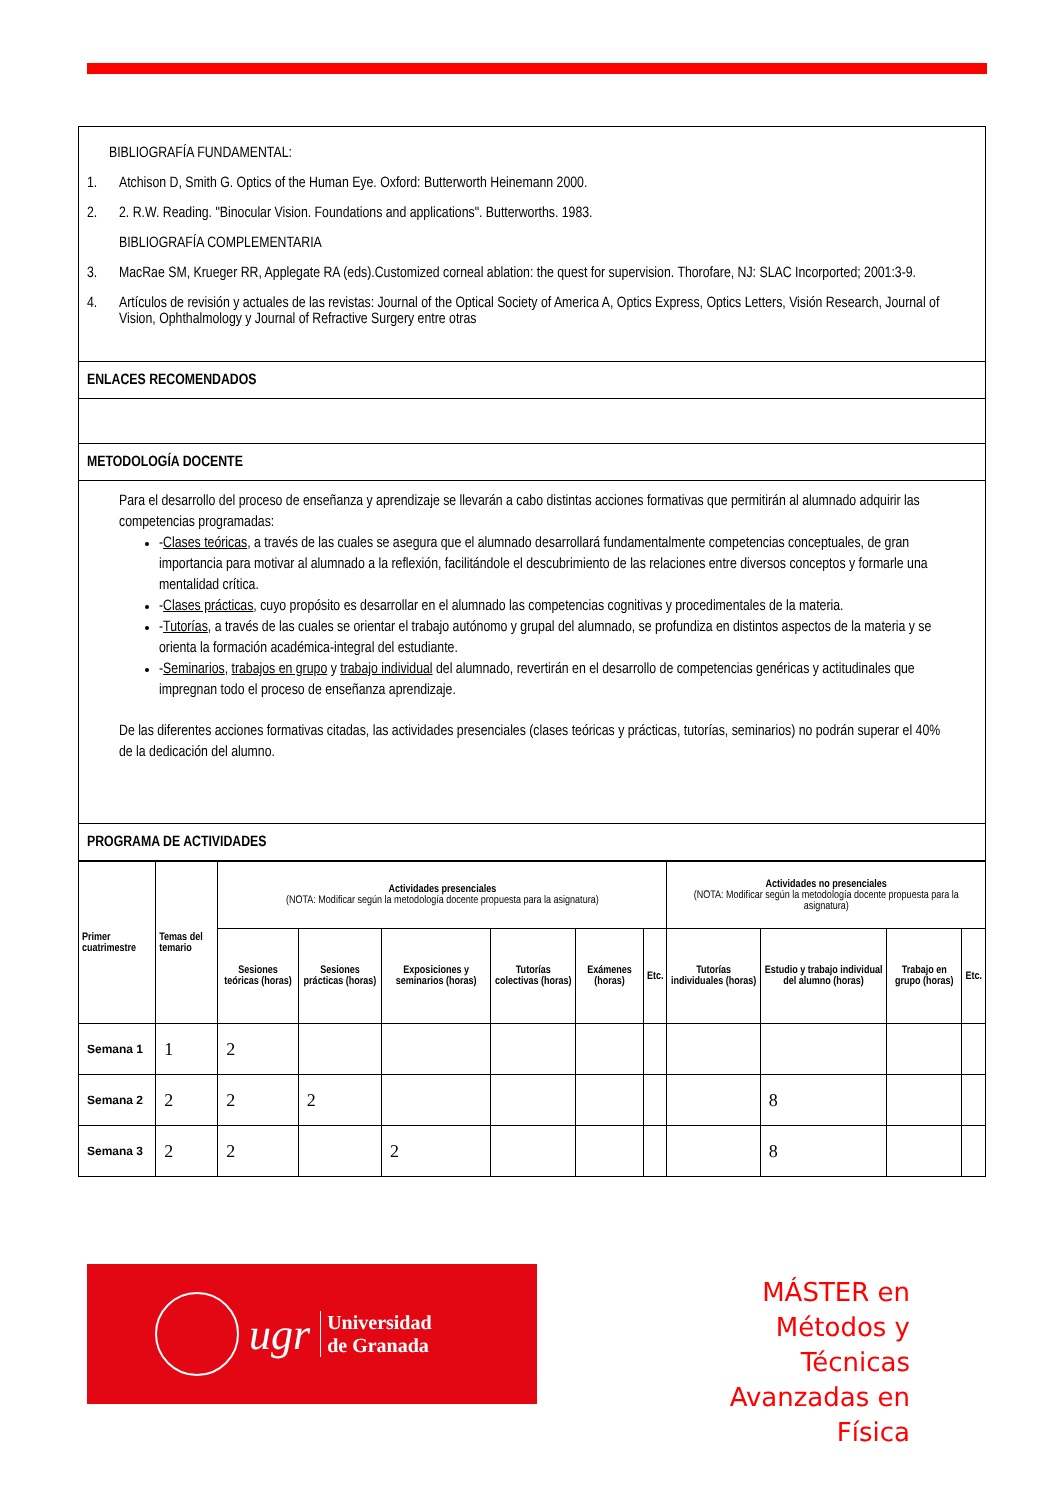| BIBLIOGRAFÍA FUNDAMENTAL: 1. Atchison D, Smith G. Optics of the Human Eye. Oxford: Butterworth Heinemann 2000. 2. 2. R.W. Reading. "Binocular Vision. Foundations and applications". Butterworths. 1983. BIBLIOGRAFÍA COMPLEMENTARIA 3. MacRae SM, Krueger RR, Applegate RA (eds).Customized corneal ablation: the quest for supervision. Thorofare, NJ: SLAC Incorported; 2001:3-9. 4. Artículos de revisión y actuales de las revistas: Journal of the Optical Society of America A, Optics Express, Optics Letters, Visión Research, Journal of Vision, Ophthalmology y Journal of Refractive Surgery entre otras |
| ENLACES RECOMENDADOS |
| METODOLOGÍA DOCENTE |
| Para el desarrollo del proceso de enseñanza y aprendizaje se llevarán a cabo distintas acciones formativas que permitirán al alumnado adquirir las competencias programadas: - Clases teóricas , a través de las cuales se asegura que el alumnado desarrollará fundamentalmente competencias conceptuales, de gran importancia para motivar al alumnado a la reflexión, facilitándole el descubrimiento de las relaciones entre diversos conceptos y formarle una mentalidad crítica. - Clases prácticas , cuyo propósito es desarrollar en el alumnado las competencias cognitivas y procedimentales de la materia. - Tutorías , a través de las cuales se orientar el trabajo autónomo y grupal del alumnado, se profundiza en distintos aspectos de la materia y se orienta la formación académica-integral del estudiante. - Seminarios , trabajos en grupo y trabajo individual del alumnado, revertirán en el desarrollo de competencias genéricas y actitudinales que impregnan todo el proceso de enseñanza aprendizaje. De las diferentes acciones formativas citadas, las actividades presenciales (clases teóricas y prácticas, tutorías, seminarios) no podrán superar el 40% de la dedicación del alumno. |
| PROGRAMA DE ACTIVIDADES |
| Primer cuatrimestre | Temas del temario | Actividades presenciales (NOTA: Modificar según la metodología docente propuesta para la asignatura) | | | | | | Actividades no presenciales (NOTA: Modificar según la metodología docente propuesta para la asignatura) | | | |
| --- | --- | --- | --- | --- | --- | --- | --- | --- | --- | --- | --- |
| | | Sesiones teóricas (horas) | Sesiones prácticas (horas) | Exposiciones y seminarios (horas) | Tutorías colectivas (horas) | Exámenes (horas) | Etc. | Tutorías individuales (horas) | Estudio y trabajo individual del alumno (horas) | Trabajo en grupo (horas) | Etc. |
| Semana 1 | 1 | 2 | | | | | | | | | |
| Semana 2 | 2 | 2 | 2 | | | | | | 8 | | |
| Semana 3 | 2 | 2 | | 2 | | | | | 8 | | |
ugr Universidad
de Granada
MÁSTER en
Métodos y Técnicas
Avanzadas en Física